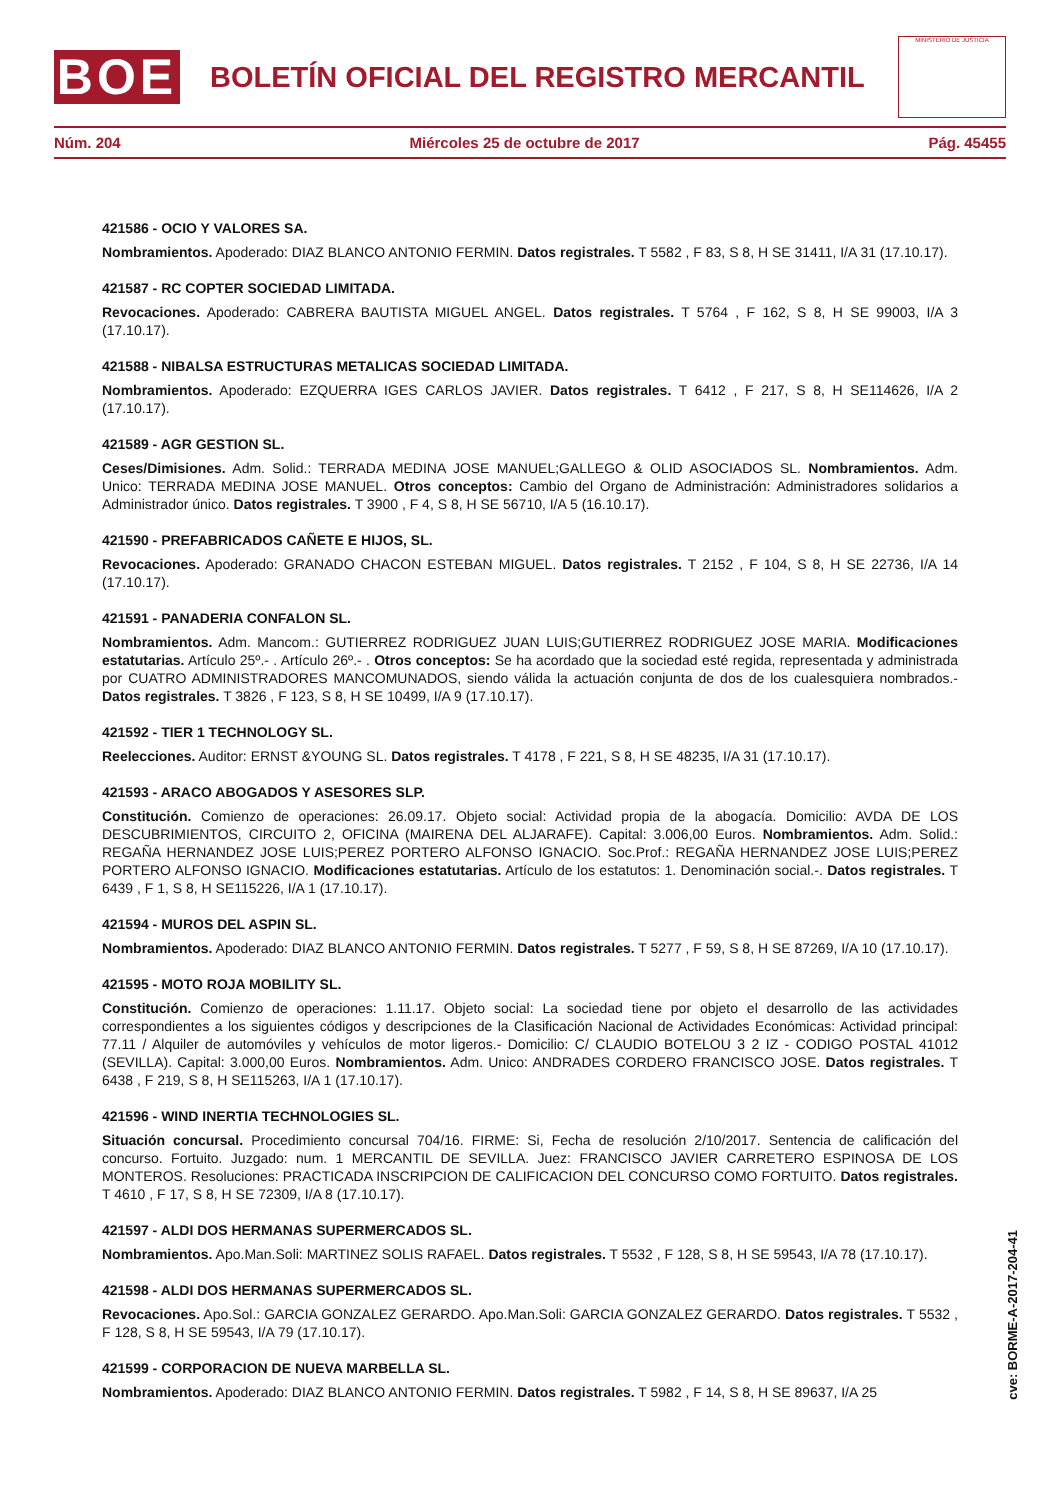BOE
BOLETÍN OFICIAL DEL REGISTRO MERCANTIL
MINISTERIO DE JUSTICIA
Núm. 204 Miércoles 25 de octubre de 2017 Pág. 45455
421586 - OCIO Y VALORES SA.
Nombramientos. Apoderado: DIAZ BLANCO ANTONIO FERMIN. Datos registrales. T 5582 , F 83, S 8, H SE 31411, I/A 31 (17.10.17).
421587 - RC COPTER SOCIEDAD LIMITADA.
Revocaciones. Apoderado: CABRERA BAUTISTA MIGUEL ANGEL. Datos registrales. T 5764 , F 162, S 8, H SE 99003, I/A 3 (17.10.17).
421588 - NIBALSA ESTRUCTURAS METALICAS SOCIEDAD LIMITADA.
Nombramientos. Apoderado: EZQUERRA IGES CARLOS JAVIER. Datos registrales. T 6412 , F 217, S 8, H SE114626, I/A 2 (17.10.17).
421589 - AGR GESTION SL.
Ceses/Dimisiones. Adm. Solid.: TERRADA MEDINA JOSE MANUEL;GALLEGO & OLID ASOCIADOS SL. Nombramientos. Adm. Unico: TERRADA MEDINA JOSE MANUEL. Otros conceptos: Cambio del Organo de Administración: Administradores solidarios a Administrador único. Datos registrales. T 3900 , F 4, S 8, H SE 56710, I/A 5 (16.10.17).
421590 - PREFABRICADOS CAÑETE E HIJOS, SL.
Revocaciones. Apoderado: GRANADO CHACON ESTEBAN MIGUEL. Datos registrales. T 2152 , F 104, S 8, H SE 22736, I/A 14 (17.10.17).
421591 - PANADERIA CONFALON SL.
Nombramientos. Adm. Mancom.: GUTIERREZ RODRIGUEZ JUAN LUIS;GUTIERREZ RODRIGUEZ JOSE MARIA. Modificaciones estatutarias. Artículo 25º.- . Artículo 26º.- . Otros conceptos: Se ha acordado que la sociedad esté regida, representada y administrada por CUATRO ADMINISTRADORES MANCOMUNADOS, siendo válida la actuación conjunta de dos de los cualesquiera nombrados.- Datos registrales. T 3826 , F 123, S 8, H SE 10499, I/A 9 (17.10.17).
421592 - TIER 1 TECHNOLOGY SL.
Reelecciones. Auditor: ERNST &YOUNG SL. Datos registrales. T 4178 , F 221, S 8, H SE 48235, I/A 31 (17.10.17).
421593 - ARACO ABOGADOS Y ASESORES SLP.
Constitución. Comienzo de operaciones: 26.09.17. Objeto social: Actividad propia de la abogacía. Domicilio: AVDA DE LOS DESCUBRIMIENTOS, CIRCUITO 2, OFICINA (MAIRENA DEL ALJARAFE). Capital: 3.006,00 Euros. Nombramientos. Adm. Solid.: REGAÑA HERNANDEZ JOSE LUIS;PEREZ PORTERO ALFONSO IGNACIO. Soc.Prof.: REGAÑA HERNANDEZ JOSE LUIS;PEREZ PORTERO ALFONSO IGNACIO. Modificaciones estatutarias. Artículo de los estatutos: 1. Denominación social.-. Datos registrales. T 6439 , F 1, S 8, H SE115226, I/A 1 (17.10.17).
421594 - MUROS DEL ASPIN SL.
Nombramientos. Apoderado: DIAZ BLANCO ANTONIO FERMIN. Datos registrales. T 5277 , F 59, S 8, H SE 87269, I/A 10 (17.10.17).
421595 - MOTO ROJA MOBILITY SL.
Constitución. Comienzo de operaciones: 1.11.17. Objeto social: La sociedad tiene por objeto el desarrollo de las actividades correspondientes a los siguientes códigos y descripciones de la Clasificación Nacional de Actividades Económicas: Actividad principal: 77.11 / Alquiler de automóviles y vehículos de motor ligeros.- Domicilio: C/ CLAUDIO BOTELOU 3 2 IZ - CODIGO POSTAL 41012 (SEVILLA). Capital: 3.000,00 Euros. Nombramientos. Adm. Unico: ANDRADES CORDERO FRANCISCO JOSE. Datos registrales. T 6438 , F 219, S 8, H SE115263, I/A 1 (17.10.17).
421596 - WIND INERTIA TECHNOLOGIES SL.
Situación concursal. Procedimiento concursal 704/16. FIRME: Si, Fecha de resolución 2/10/2017. Sentencia de calificación del concurso. Fortuito. Juzgado: num. 1 MERCANTIL DE SEVILLA. Juez: FRANCISCO JAVIER CARRETERO ESPINOSA DE LOS MONTEROS. Resoluciones: PRACTICADA INSCRIPCION DE CALIFICACION DEL CONCURSO COMO FORTUITO. Datos registrales. T 4610 , F 17, S 8, H SE 72309, I/A 8 (17.10.17).
421597 - ALDI DOS HERMANAS SUPERMERCADOS SL.
Nombramientos. Apo.Man.Soli: MARTINEZ SOLIS RAFAEL. Datos registrales. T 5532 , F 128, S 8, H SE 59543, I/A 78 (17.10.17).
421598 - ALDI DOS HERMANAS SUPERMERCADOS SL.
Revocaciones. Apo.Sol.: GARCIA GONZALEZ GERARDO. Apo.Man.Soli: GARCIA GONZALEZ GERARDO. Datos registrales. T 5532 , F 128, S 8, H SE 59543, I/A 79 (17.10.17).
421599 - CORPORACION DE NUEVA MARBELLA SL.
Nombramientos. Apoderado: DIAZ BLANCO ANTONIO FERMIN. Datos registrales. T 5982 , F 14, S 8, H SE 89637, I/A 25
cve: BORME-A-2017-204-41